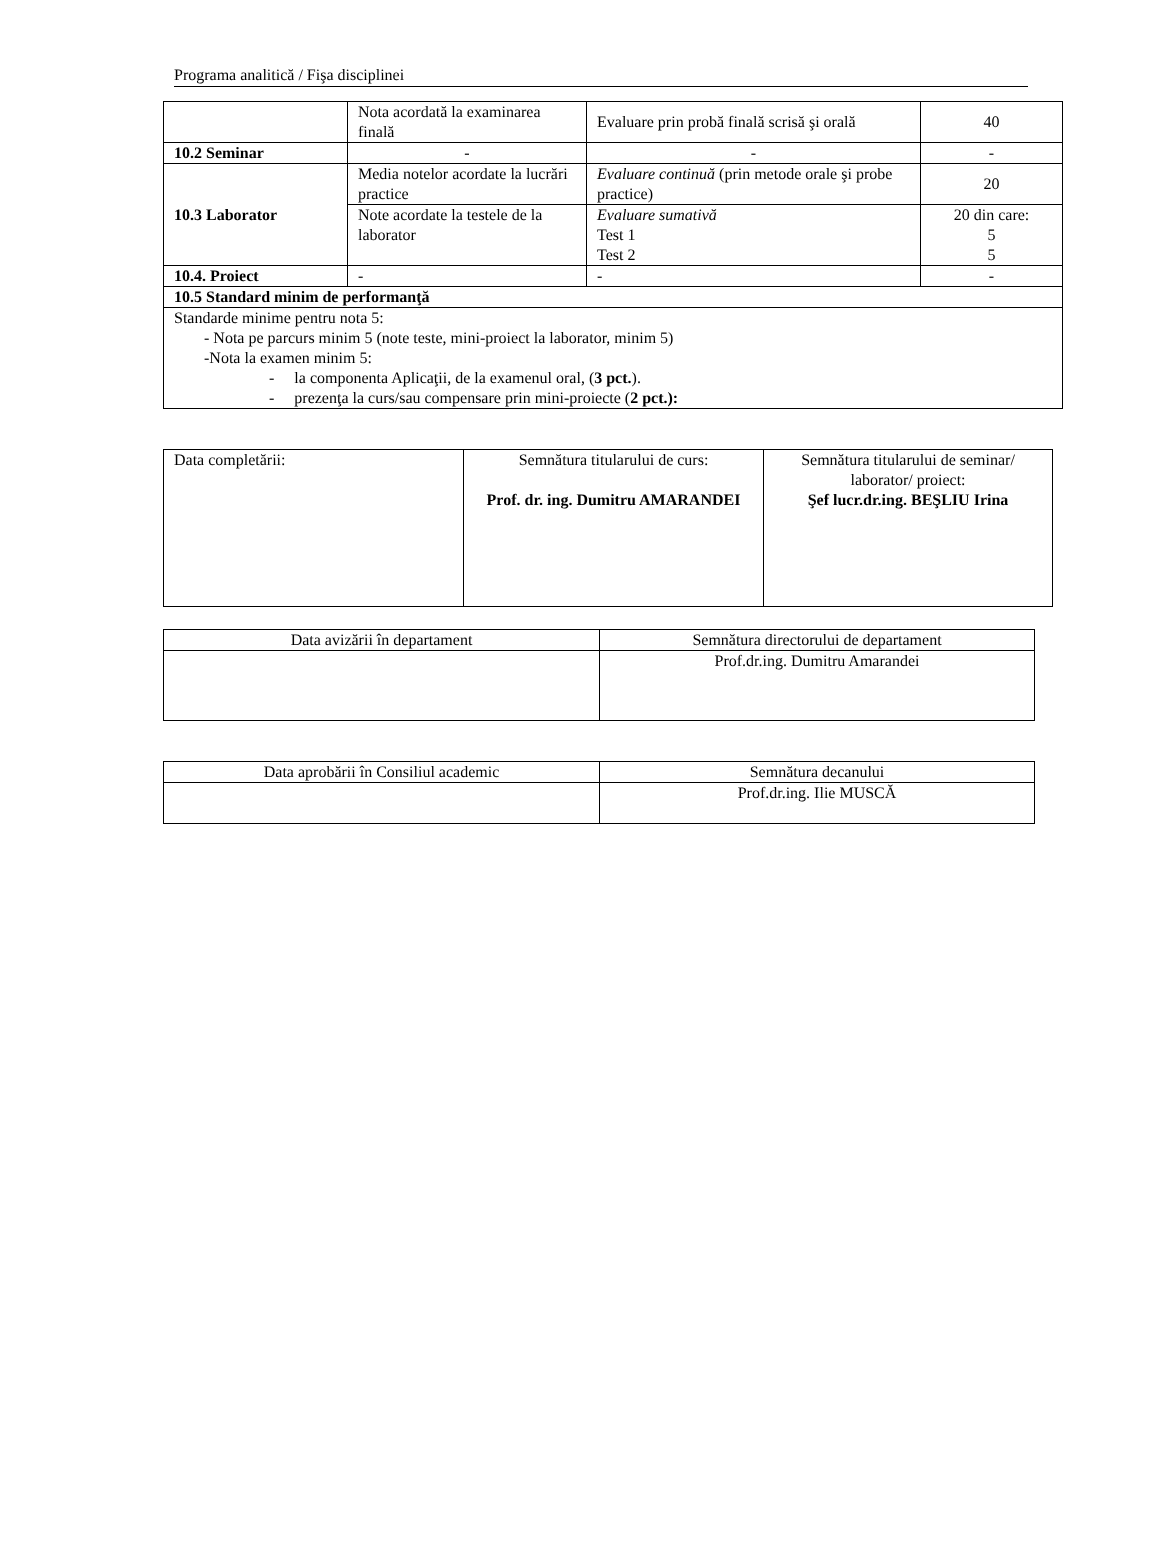Programa analitică / Fişa disciplinei
| | Nota acordată la examinarea finală | Evaluare prin probă finală scrisă şi orală | 40 |
| 10.2 Seminar | - | - | - |
| 10.3 Laborator | Media notelor acordate la lucrări practice | Evaluare continuă (prin metode orale şi probe practice) | 20 |
| | Note acordate la testele de la laborator | Evaluare sumativă Test 1 Test 2 | 20 din care: 5 5 |
| 10.4. Proiect | - | - | - |
| 10.5 Standard minim de performanţă | | | |
| Standarde minime pentru nota 5: - Nota pe parcurs minim 5 (note teste, mini-proiect la laborator, minim 5) -Nota la examen minim 5: - la componenta Aplicaţii, de la examenul oral, ( 3 pct. ). - prezenţa la curs/sau compensare prin mini-proiecte ( 2 pct.): | | | |
| Data completării: | Semnătura titularului de curs: Prof. dr. ing. Dumitru AMARANDEI | Semnătura titularului de seminar/ laborator/ proiect: Şef lucr.dr.ing. BEŞLIU Irina |
| Data avizării în departament | Semnătura directorului de departament |
| | Prof.dr.ing. Dumitru Amarandei |
| Data aprobării în Consiliul academic | Semnătura decanului |
| | Prof.dr.ing. Ilie MUSCĂ |